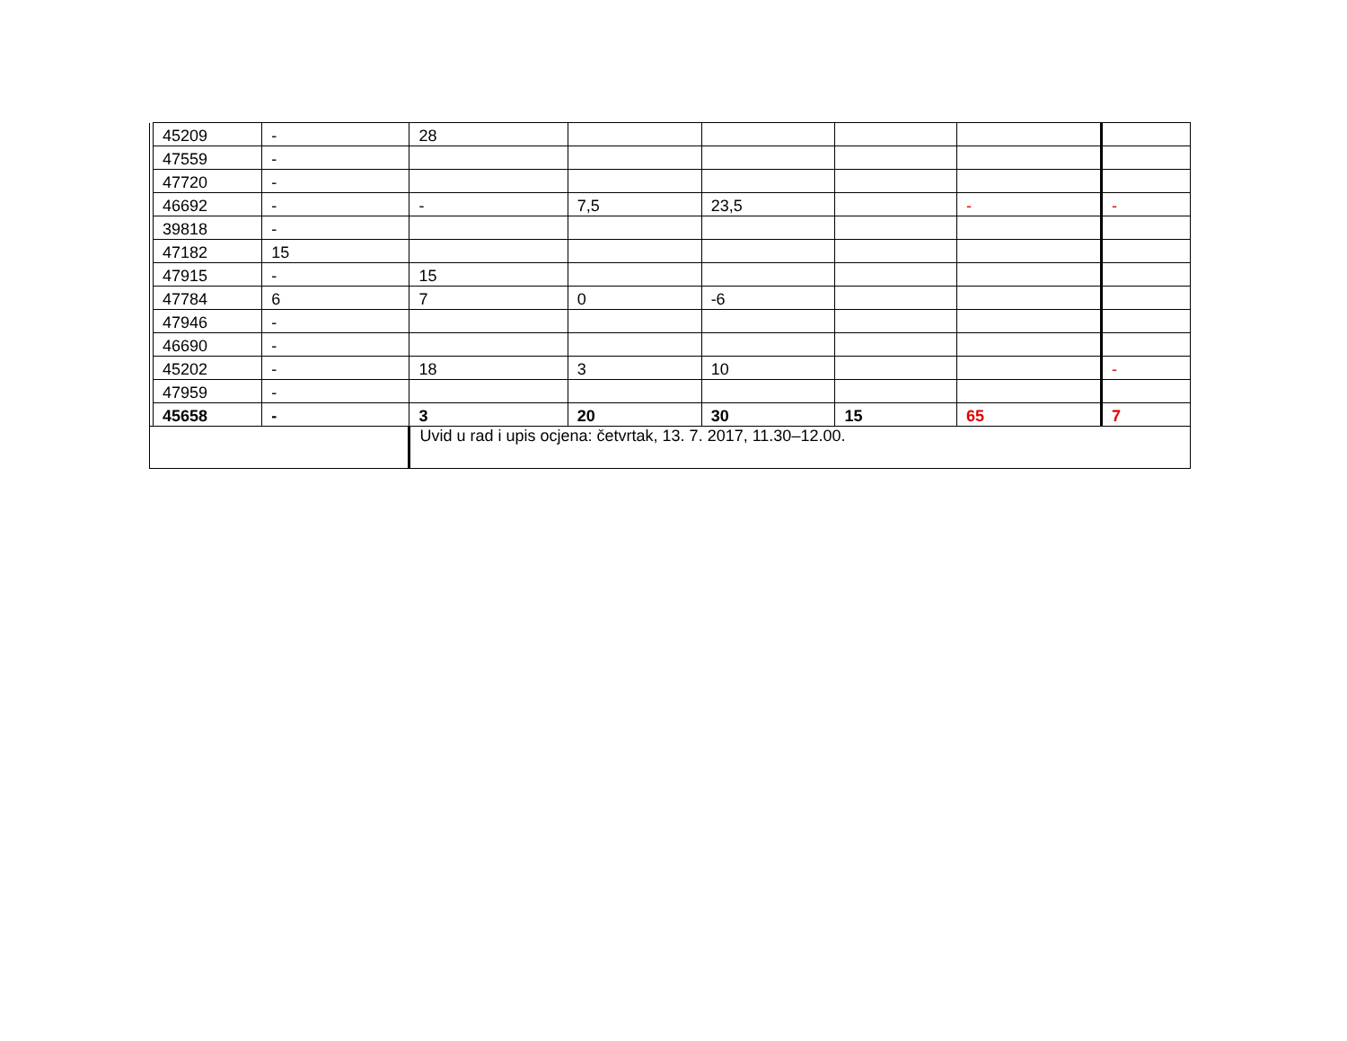| | 45209 | - | 28 | | | | | |
| | 47559 | - | | | | | | |
| | 47720 | - | | | | | | |
| | 46692 | - | - | 7,5 | 23,5 | | - | - |
| | 39818 | - | | | | | | |
| | 47182 | 15 | | | | | | |
| | 47915 | - | 15 | | | | | |
| | 47784 | 6 | 7 | 0 | -6 | | | |
| | 47946 | - | | | | | | |
| | 46690 | - | | | | | | |
| | 45202 | - | 18 | 3 | 10 | | | - |
| | 47959 | - | | | | | | |
| | 45658 | - | 3 | 20 | 30 | 15 | 65 | 7 |
| | | | Uvid u rad i upis ocjena: četvrtak, 13. 7. 2017, 11.30–12.00. | | | | | |